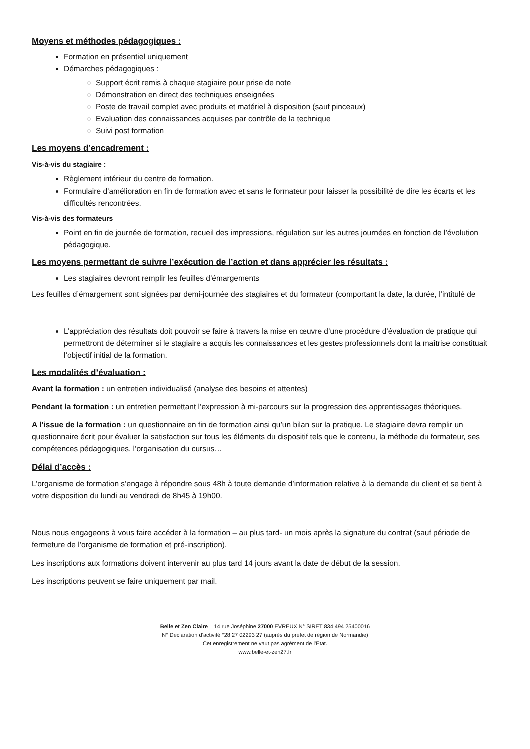Moyens et méthodes pédagogiques :
Formation en présentiel uniquement
Démarches pédagogiques :
Support écrit remis à chaque stagiaire pour prise de note
Démonstration en direct des techniques enseignées
Poste de travail complet avec produits et matériel à disposition (sauf pinceaux)
Evaluation des connaissances acquises par contrôle de la technique
Suivi post formation
Les moyens d’encadrement :
Vis-à-vis du stagiaire :
Règlement intérieur du centre de formation.
Formulaire d’amélioration en fin de formation avec et sans le formateur pour laisser la possibilité de dire les écarts et les difficultés rencontrées.
Vis-à-vis des formateurs
Point en fin de journée de formation, recueil des impressions, régulation sur les autres journées en fonction de l’évolution pédagogique.
Les moyens permettant de suivre l’exécution de l’action et dans apprécier les résultats :
Les stagiaires devront remplir les feuilles d’émargements
Les feuilles d’émargement sont signées par demi-journée des stagiaires et du formateur (comportant la date, la durée, l’intitulé de
L’appréciation des résultats doit pouvoir se faire à travers la mise en œuvre d’une procédure d’évaluation de pratique qui permettront de déterminer si le stagiaire a acquis les connaissances et les gestes professionnels dont la maîtrise constituait l’objectif initial de la formation.
Les modalités d’évaluation :
Avant la formation : un entretien individualisé (analyse des besoins et attentes)
Pendant la formation : un entretien permettant l’expression à mi-parcours sur la progression des apprentissages théoriques.
A l’issue de la formation : un questionnaire en fin de formation ainsi qu’un bilan sur la pratique. Le stagiaire devra remplir un questionnaire écrit pour évaluer la satisfaction sur tous les éléments du dispositif tels que le contenu, la méthode du formateur, ses compétences pédagogiques, l’organisation du cursus…
Délai d’accès :
L’organisme de formation s’engage à répondre sous 48h à toute demande d’information relative à la demande du client et se tient à votre disposition du lundi au vendredi de 8h45 à 19h00.
Nous nous engageons à vous faire accéder à la formation – au plus tard- un mois après la signature du contrat (sauf période de fermeture de l’organisme de formation et pré-inscription).
Les inscriptions aux formations doivent intervenir au plus tard 14 jours avant la date de début de la session.
Les inscriptions peuvent se faire uniquement par mail.
Belle et Zen Claire 14 rue Joséphine 27000 EVREUX N° SIRET 834 494 25400016
N° Déclaration d’activité °28 27 02293 27 (auprès du préfet de région de Normandie)
Cet enregistrement ne vaut pas agrément de l’Etat.
www.belle-et-zen27.fr